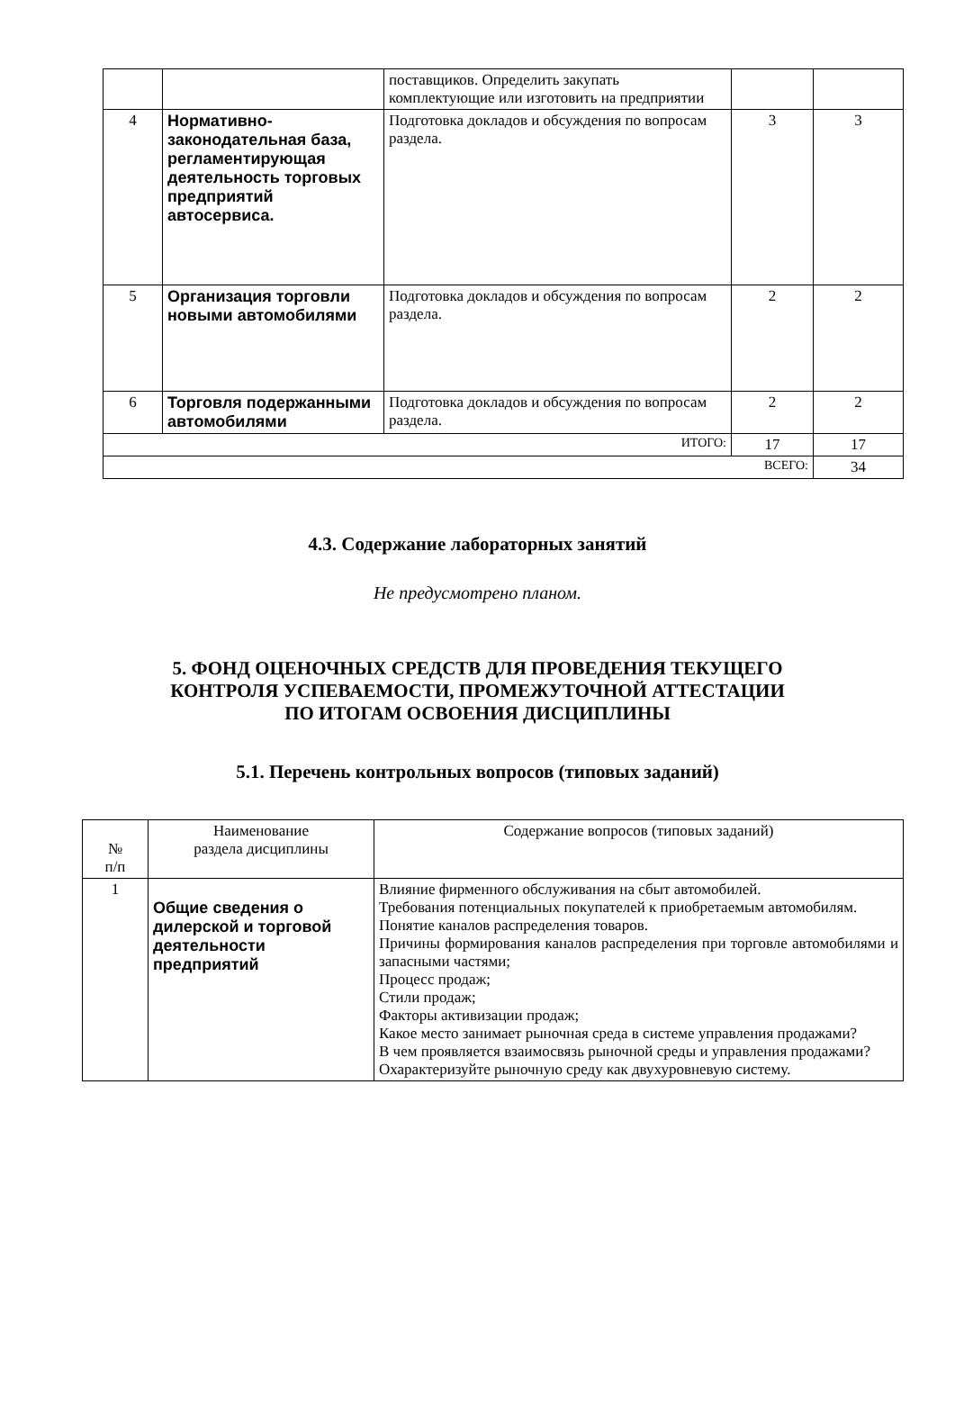| | | поставщиков. Определить закупать комплектующие или изготовить на предприятии | | |
| 4 | Нормативно-законодательная база, регламентирующая деятельность торговых предприятий автосервиса. | Подготовка докладов и обсуждения по вопросам раздела. | 3 | 3 |
| 5 | Организация торговли новыми автомобилями | Подготовка докладов и обсуждения по вопросам раздела. | 2 | 2 |
| 6 | Торговля подержанными автомобилями | Подготовка докладов и обсуждения по вопросам раздела. | 2 | 2 |
| ИТОГО: | | | 17 | 17 |
| ВСЕГО: | | | | 34 |
4.3. Содержание лабораторных занятий
Не предусмотрено планом.
5. ФОНД ОЦЕНОЧНЫХ СРЕДСТВ ДЛЯ ПРОВЕДЕНИЯ ТЕКУЩЕГО
КОНТРОЛЯ УСПЕВАЕМОСТИ, ПРОМЕЖУТОЧНОЙ АТТЕСТАЦИИ
ПО ИТОГАМ ОСВОЕНИЯ ДИСЦИПЛИНЫ
5.1. Перечень контрольных вопросов (типовых заданий)
| № п/п | Наименование раздела дисциплины | Содержание вопросов (типовых заданий) |
| --- | --- | --- |
| 1 | Общие сведения о дилерской и торговой деятельности предприятий | Влияние фирменного обслуживания на сбыт автомобилей. Требования потенциальных покупателей к приобретаемым автомобилям. Понятие каналов распределения товаров. Причины формирования каналов распределения при торговле автомобилями и запасными частями; Процесс продаж; Стили продаж; Факторы активизации продаж; Какое место занимает рыночная среда в системе управления продажами? В чем проявляется взаимосвязь рыночной среды и управления продажами? Охарактеризуйте рыночную среду как двухуровневую систему. |